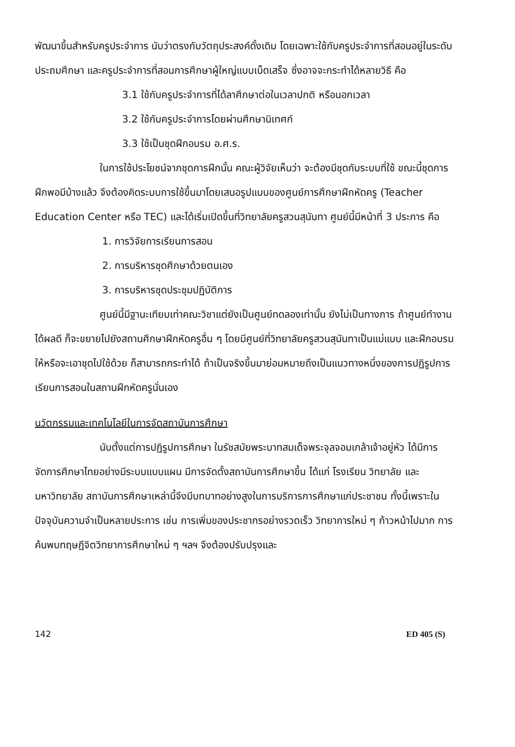พัฒนาขึ้นสำหรับครูประจำการ นับว่าตรงกับวัตถุประสงค์ดั้งเดิม โดยเฉพาะใช้กับครูประจำการที่สอนอยู่ในระดับประถมศึกษา และครูประจำการที่สอนการศึกษาผู้ใหญ่แบบเบ็ดเสร็จ ซึ่งอาจจะกระทำได้หลายวิธี คือ
3.1 ใช้กับครูประจำการที่ได้ลาศึกษาต่อในเวลาปกติ หรือนอกเวลา
3.2 ใช้กับครูประจำการโดยผ่านศึกษานิเทศก์
3.3 ใช้เป็นชุดฝึกอบรม อ.ศ.ร.
ในการใช้ประโยชน์จากชุดการฝึกนั้น คณะผู้วิจัยเห็นว่า จะต้องมีชุดกับระบบที่ใช้ ขณะนี้ชุดการฝึกพอมีบ้างแล้ว จึงต้องคิดระบบการใช้ขึ้นมาโดยเสนอรูปแบบของศูนย์การศึกษาฝึกหัดครู (Teacher Education Center หรือ TEC) และได้เริ่มเปิดขึ้นที่วิทยาลัยครูสวนสุนันทา ศูนย์นี้มีหน้าที่ 3 ประการ คือ
1. การวิจัยการเรียนการสอน
2. การบริหารชุดศึกษาด้วยตนเอง
3. การบริหารชุดประชุมปฏิบัติการ
ศูนย์นี้มีฐานะเทียบเท่าคณะวิชาแต่ยังเป็นศูนย์ทดลองเท่านั้น ยังไม่เป็นทางการ ถ้าศูนย์ทำงานได้ผลดี ก็จะขยายไปยังสถานศึกษาฝึกหัดครูอื่น ๆ โดยมีศูนย์ที่วิทยาลัยครูสวนสุนันทาเป็นแม่แบบ และฝึกอบรมให้หรือจะเอาชุดไปใช้ด้วย ก็สามารถกระทำได้ ถ้าเป็นจริงขึ้นมาย่อมหมายถึงเป็นแนวทางหนึ่งของการปฏิรูปการเรียนการสอนในสถานฝึกหัดครูนั่นเอง
นวัตกรรมและเทคโนโลยีในการจัดสถาบันการศึกษา
นับตั้งแต่การปฏิรูปการศึกษา ในรัชสมัยพระบาทสมเด็จพระจุลจอมเกล้าเจ้าอยู่หัว ได้มีการจัดการศึกษาไทยอย่างมีระบบแบบแผน มีการจัดตั้งสถาบันการศึกษาขึ้น ได้แก่ โรงเรียน วิทยาลัย และมหาวิทยาลัย สถาบันการศึกษาเหล่านี้จึงมีบทบาทอย่างสูงในการบริการการศึกษาแก่ประชาชน ทั้งนี้เพราะในปัจจุบันความจำเป็นหลายประการ เช่น การเพิ่มของประชากรอย่างรวดเร็ว วิทยาการใหม่ ๆ ก้าวหน้าไปมาก การค้นพบทฤษฎีจิตวิทยาการศึกษาใหม่ ๆ ฯลฯ จึงต้องปรับปรุงและ
142 ED 405 (S)